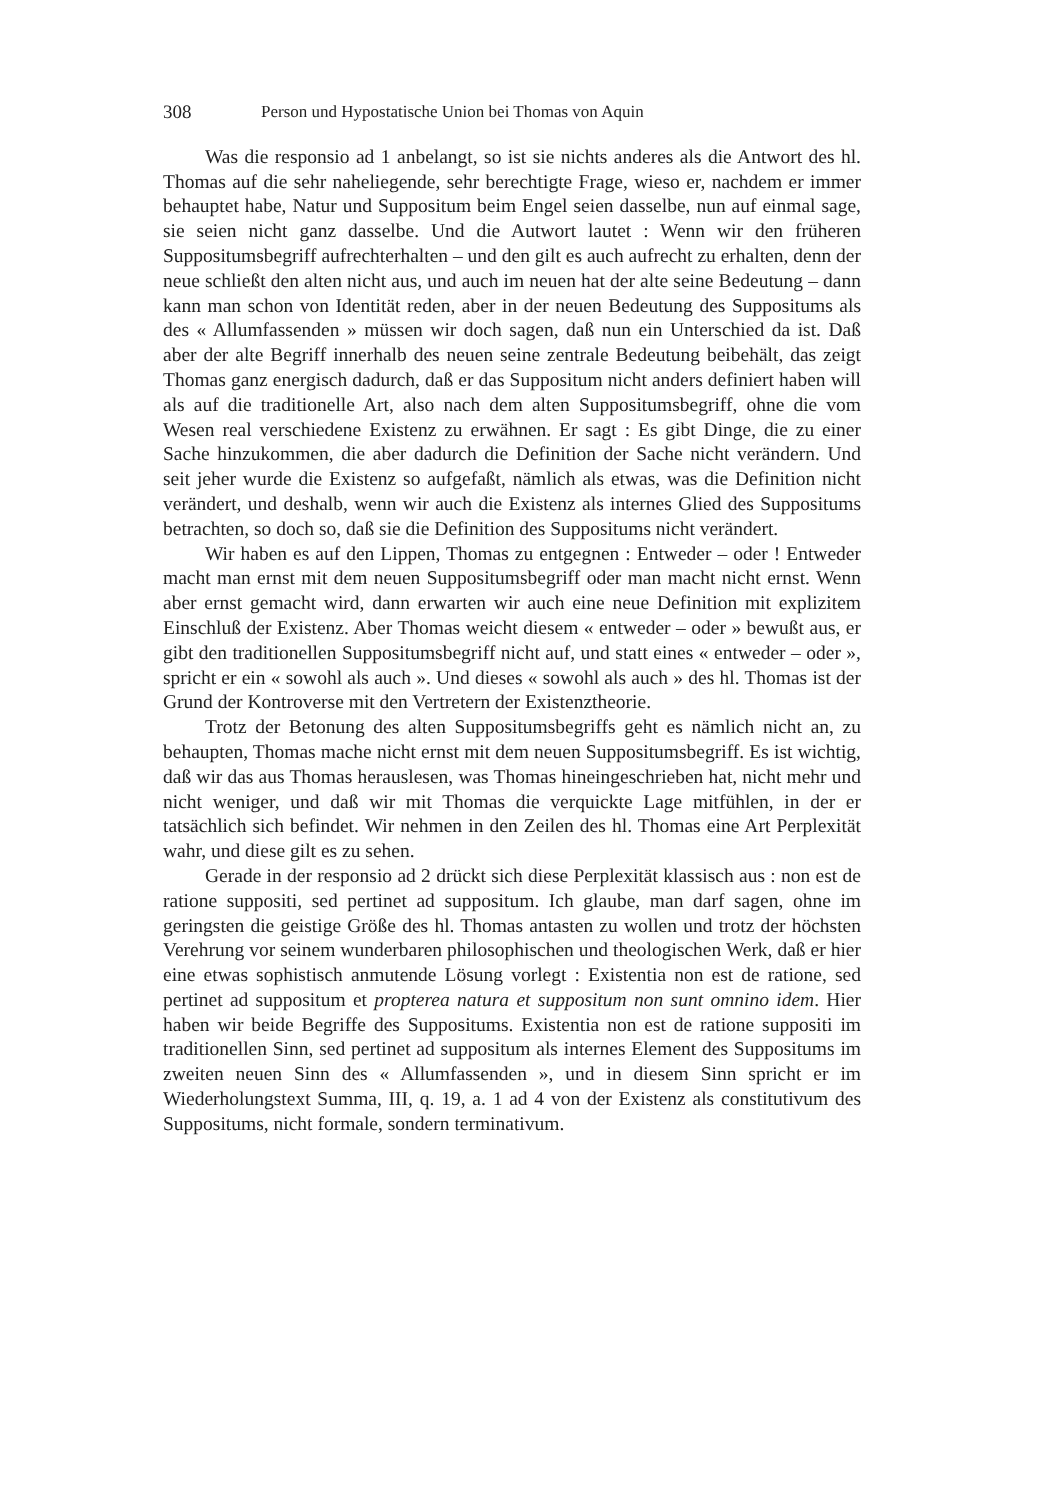308 Person und Hypostatische Union bei Thomas von Aquin
Was die responsio ad 1 anbelangt, so ist sie nichts anderes als die Antwort des hl. Thomas auf die sehr naheliegende, sehr berechtigte Frage, wieso er, nachdem er immer behauptet habe, Natur und Suppositum beim Engel seien dasselbe, nun auf einmal sage, sie seien nicht ganz dasselbe. Und die Autwort lautet : Wenn wir den früheren Suppositumsbegriff aufrechterhalten – und den gilt es auch aufrecht zu erhalten, denn der neue schließt den alten nicht aus, und auch im neuen hat der alte seine Bedeutung – dann kann man schon von Identität reden, aber in der neuen Bedeutung des Suppositums als des « Allumfassenden » müssen wir doch sagen, daß nun ein Unterschied da ist. Daß aber der alte Begriff innerhalb des neuen seine zentrale Bedeutung beibehält, das zeigt Thomas ganz energisch dadurch, daß er das Suppositum nicht anders definiert haben will als auf die traditionelle Art, also nach dem alten Suppositumsbegriff, ohne die vom Wesen real verschiedene Existenz zu erwähnen. Er sagt : Es gibt Dinge, die zu einer Sache hinzukommen, die aber dadurch die Definition der Sache nicht verändern. Und seit jeher wurde die Existenz so aufgefaßt, nämlich als etwas, was die Definition nicht verändert, und deshalb, wenn wir auch die Existenz als internes Glied des Suppositums betrachten, so doch so, daß sie die Definition des Suppositums nicht verändert.
Wir haben es auf den Lippen, Thomas zu entgegnen : Entweder – oder ! Entweder macht man ernst mit dem neuen Suppositumsbegriff oder man macht nicht ernst. Wenn aber ernst gemacht wird, dann erwarten wir auch eine neue Definition mit explizitem Einschluß der Existenz. Aber Thomas weicht diesem « entweder – oder » bewußt aus, er gibt den traditionellen Suppositumsbegriff nicht auf, und statt eines « entweder – oder », spricht er ein « sowohl als auch ». Und dieses « sowohl als auch » des hl. Thomas ist der Grund der Kontroverse mit den Vertretern der Existenztheorie.
Trotz der Betonung des alten Suppositumsbegriffs geht es nämlich nicht an, zu behaupten, Thomas mache nicht ernst mit dem neuen Suppositumsbegriff. Es ist wichtig, daß wir das aus Thomas herauslesen, was Thomas hineingeschrieben hat, nicht mehr und nicht weniger, und daß wir mit Thomas die verquickte Lage mitfühlen, in der er tatsächlich sich befindet. Wir nehmen in den Zeilen des hl. Thomas eine Art Perplexität wahr, und diese gilt es zu sehen.
Gerade in der responsio ad 2 drückt sich diese Perplexität klassisch aus : non est de ratione suppositi, sed pertinet ad suppositum. Ich glaube, man darf sagen, ohne im geringsten die geistige Größe des hl. Thomas antasten zu wollen und trotz der höchsten Verehrung vor seinem wunderbaren philosophischen und theologischen Werk, daß er hier eine etwas sophistisch anmutende Lösung vorlegt : Existentia non est de ratione, sed pertinet ad suppositum et propterea natura et suppositum non sunt omnino idem. Hier haben wir beide Begriffe des Suppositums. Existentia non est de ratione suppositi im traditionellen Sinn, sed pertinet ad suppositum als internes Element des Suppositums im zweiten neuen Sinn des « Allumfassenden », und in diesem Sinn spricht er im Wiederholungstext Summa, III, q. 19, a. 1 ad 4 von der Existenz als constitutivum des Suppositums, nicht formale, sondern terminativum.